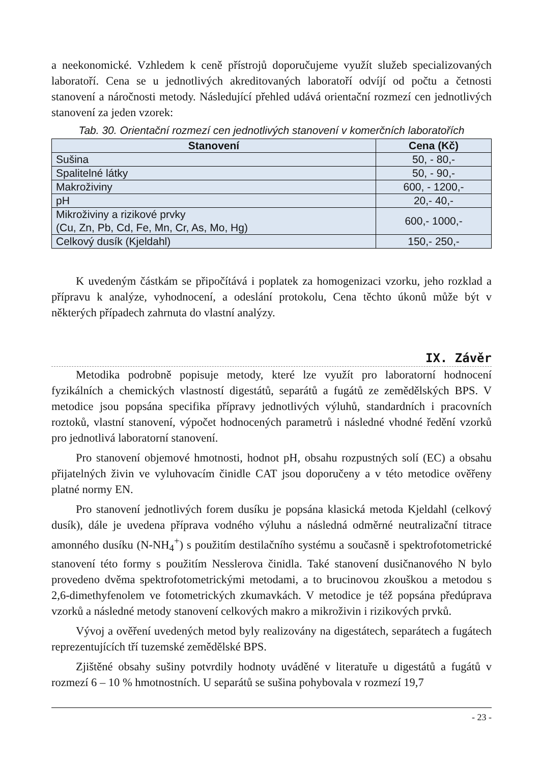a neekonomické. Vzhledem k ceně přístrojů doporučujeme využít služeb specializovaných laboratoří. Cena se u jednotlivých akreditovaných laboratoří odvíjí od počtu a četnosti stanovení a náročnosti metody. Následující přehled udává orientační rozmezí cen jednotlivých stanovení za jeden vzorek:
Tab. 30. Orientační rozmezí cen jednotlivých stanovení v komerčních laboratořích
| Stanovení | Cena (Kč) |
| --- | --- |
| Sušina | 50, - 80,- |
| Spalitelné látky | 50, - 90,- |
| Makroživiny | 600, - 1200,- |
| pH | 20,- 40,- |
| Mikroživiny a rizikové prvky (Cu, Zn, Pb, Cd, Fe, Mn, Cr, As, Mo, Hg) | 600,- 1000,- |
| Celkový dusík (Kjeldahl) | 150,- 250,- |
K uvedeným částkám se připočítává i poplatek za homogenizaci vzorku, jeho rozklad a přípravu k analýze, vyhodnocení, a odeslání protokolu, Cena těchto úkonů může být v některých případech zahrnuta do vlastní analýzy.
IX. Závěr
Metodika podrobně popisuje metody, které lze využít pro laboratorní hodnocení fyzikálních a chemických vlastností digestátů, separátů a fugátů ze zemědělských BPS. V metodice jsou popsána specifika přípravy jednotlivých výluhů, standardních i pracovních roztoků, vlastní stanovení, výpočet hodnocených parametrů i následné vhodné ředění vzorků pro jednotlivá laboratorní stanovení.
Pro stanovení objemové hmotnosti, hodnot pH, obsahu rozpustných solí (EC) a obsahu přijatelných živin ve vyluhovacím činidle CAT jsou doporučeny a v této metodice ověřeny platné normy EN.
Pro stanovení jednotlivých forem dusíku je popsána klasická metoda Kjeldahl (celkový dusík), dále je uvedena příprava vodného výluhu a následná odměrné neutralizační titrace amonného dusíku (N-NH<sub>4</sub><sup>+</sup>) s použitím destilačního systému a současně i spektrofotometrické stanovení této formy s použitím Nesslerova činidla. Také stanovení dusičnanového N bylo provedeno dvěma spektrofotometrickými metodami, a to brucinovou zkouškou a metodou s 2,6-dimethyfenolem ve fotometrických zkumavkách. V metodice je též popsána předúprava vzorků a následné metody stanovení celkových makro a mikroživin i rizikových prvků.
Vývoj a ověření uvedených metod byly realizovány na digestátech, separátech a fugátech reprezentujících tří tuzemské zemědělské BPS.
Zjištěné obsahy sušiny potvrdily hodnoty uváděné v literatuře u digestátů a fugátů v rozmezí 6 – 10 % hmotnostních. U separátů se sušina pohybovala v rozmezí 19,7
- 23 -